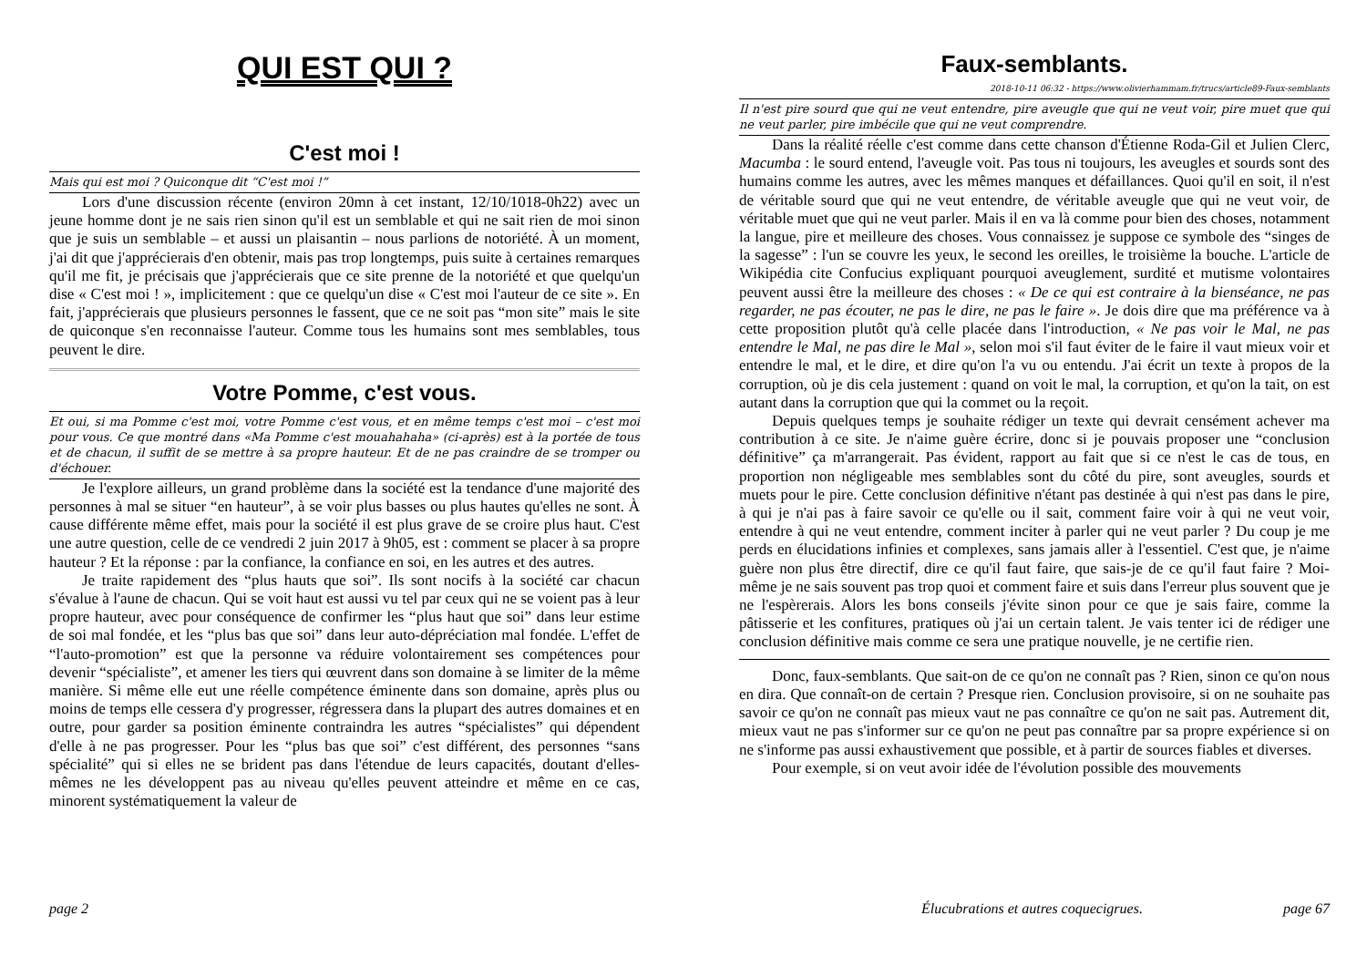QUI EST QUI ?
C'est moi !
Mais qui est moi ? Quiconque dit “C'est moi !”
Lors d'une discussion récente (environ 20mn à cet instant, 12/10/1018-0h22) avec un jeune homme dont je ne sais rien sinon qu'il est un semblable et qui ne sait rien de moi sinon que je suis un semblable – et aussi un plaisantin – nous parlions de notoriété. À un moment, j'ai dit que j'apprécierais d'en obtenir, mais pas trop longtemps, puis suite à certaines remarques qu'il me fit, je précisais que j'apprécierais que ce site prenne de la notoriété et que quelqu'un dise « C'est moi ! », implicitement : que ce quelqu'un dise « C'est moi l'auteur de ce site ». En fait, j'apprécierais que plusieurs personnes le fassent, que ce ne soit pas “mon site” mais le site de quiconque s'en reconnaisse l'auteur. Comme tous les humains sont mes semblables, tous peuvent le dire.
Votre Pomme, c'est vous.
Et oui, si ma Pomme c'est moi, votre Pomme c'est vous, et en même temps c'est moi – c'est moi pour vous. Ce que montré dans «Ma Pomme c'est mouahahaha» (ci-après) est à la portée de tous et de chacun, il suffit de se mettre à sa propre hauteur. Et de ne pas craindre de se tromper ou d'échouer.
Je l'explore ailleurs, un grand problème dans la société est la tendance d'une majorité des personnes à mal se situer “en hauteur”, à se voir plus basses ou plus hautes qu'elles ne sont. À cause différente même effet, mais pour la société il est plus grave de se croire plus haut. C'est une autre question, celle de ce vendredi 2 juin 2017 à 9h05, est : comment se placer à sa propre hauteur ? Et la réponse : par la confiance, la confiance en soi, en les autres et des autres.
Je traite rapidement des “plus hauts que soi”. Ils sont nocifs à la société car chacun s'évalue à l'aune de chacun. Qui se voit haut est aussi vu tel par ceux qui ne se voient pas à leur propre hauteur, avec pour conséquence de confirmer les “plus haut que soi” dans leur estime de soi mal fondée, et les “plus bas que soi” dans leur auto-dépréciation mal fondée. L'effet de “l'auto-promotion” est que la personne va réduire volontairement ses compétences pour devenir “spécialiste”, et amener les tiers qui œuvrent dans son domaine à se limiter de la même manière. Si même elle eut une réelle compétence éminente dans son domaine, après plus ou moins de temps elle cessera d'y progresser, régressera dans la plupart des autres domaines et en outre, pour garder sa position éminente contraindra les autres “spécialistes” qui dépendent d'elle à ne pas progresser. Pour les “plus bas que soi” c'est différent, des personnes “sans spécialité” qui si elles ne se brident pas dans l'étendue de leurs capacités, doutant d'elles-mêmes ne les développent pas au niveau qu'elles peuvent atteindre et même en ce cas, minorent systématiquement la valeur de
page 2
Faux-semblants.
2018-10-11 06:32 - https://www.olivierhammam.fr/trucs/article89-Faux-semblants
Il n'est pire sourd que qui ne veut entendre, pire aveugle que qui ne veut voir, pire muet que qui ne veut parler, pire imbécile que qui ne veut comprendre.
Dans la réalité réelle c'est comme dans cette chanson d'Étienne Roda-Gil et Julien Clerc, Macumba : le sourd entend, l'aveugle voit. Pas tous ni toujours, les aveugles et sourds sont des humains comme les autres, avec les mêmes manques et défaillances. Quoi qu'il en soit, il n'est de véritable sourd que qui ne veut entendre, de véritable aveugle que qui ne veut voir, de véritable muet que qui ne veut parler. Mais il en va là comme pour bien des choses, notamment la langue, pire et meilleure des choses. Vous connaissez je suppose ce symbole des “singes de la sagesse” : l'un se couvre les yeux, le second les oreilles, le troisième la bouche. L'article de Wikipédia cite Confucius expliquant pourquoi aveuglement, surdité et mutisme volontaires peuvent aussi être la meilleure des choses : « De ce qui est contraire à la bienséance, ne pas regarder, ne pas écouter, ne pas le dire, ne pas le faire ». Je dois dire que ma préférence va à cette proposition plutôt qu'à celle placée dans l'introduction, « Ne pas voir le Mal, ne pas entendre le Mal, ne pas dire le Mal », selon moi s'il faut éviter de le faire il vaut mieux voir et entendre le mal, et le dire, et dire qu'on l'a vu ou entendu. J'ai écrit un texte à propos de la corruption, où je dis cela justement : quand on voit le mal, la corruption, et qu'on la tait, on est autant dans la corruption que qui la commet ou la reçoit.
Depuis quelques temps je souhaite rédiger un texte qui devrait censément achever ma contribution à ce site. Je n'aime guère écrire, donc si je pouvais proposer une “conclusion définitive” ça m'arrangerait. Pas évident, rapport au fait que si ce n'est le cas de tous, en proportion non négligeable mes semblables sont du côté du pire, sont aveugles, sourds et muets pour le pire. Cette conclusion définitive n'étant pas destinée à qui n'est pas dans le pire, à qui je n'ai pas à faire savoir ce qu'elle ou il sait, comment faire voir à qui ne veut voir, entendre à qui ne veut entendre, comment inciter à parler qui ne veut parler ? Du coup je me perds en élucidations infinies et complexes, sans jamais aller à l'essentiel. C'est que, je n'aime guère non plus être directif, dire ce qu'il faut faire, que sais-je de ce qu'il faut faire ? Moi-même je ne sais souvent pas trop quoi et comment faire et suis dans l'erreur plus souvent que je ne l'espèrerais. Alors les bons conseils j'évite sinon pour ce que je sais faire, comme la pâtisserie et les confitures, pratiques où j'ai un certain talent. Je vais tenter ici de rédiger une conclusion définitive mais comme ce sera une pratique nouvelle, je ne certifie rien.
Donc, faux-semblants. Que sait-on de ce qu'on ne connaît pas ? Rien, sinon ce qu'on nous en dira. Que connaît-on de certain ? Presque rien. Conclusion provisoire, si on ne souhaite pas savoir ce qu'on ne connaît pas mieux vaut ne pas connaître ce qu'on ne sait pas. Autrement dit, mieux vaut ne pas s'informer sur ce qu'on ne peut pas connaître par sa propre expérience si on ne s'informe pas aussi exhaustivement que possible, et à partir de sources fiables et diverses.
Pour exemple, si on veut avoir idée de l'évolution possible des mouvements
Élucubrations et autres coquecigrues. page 67